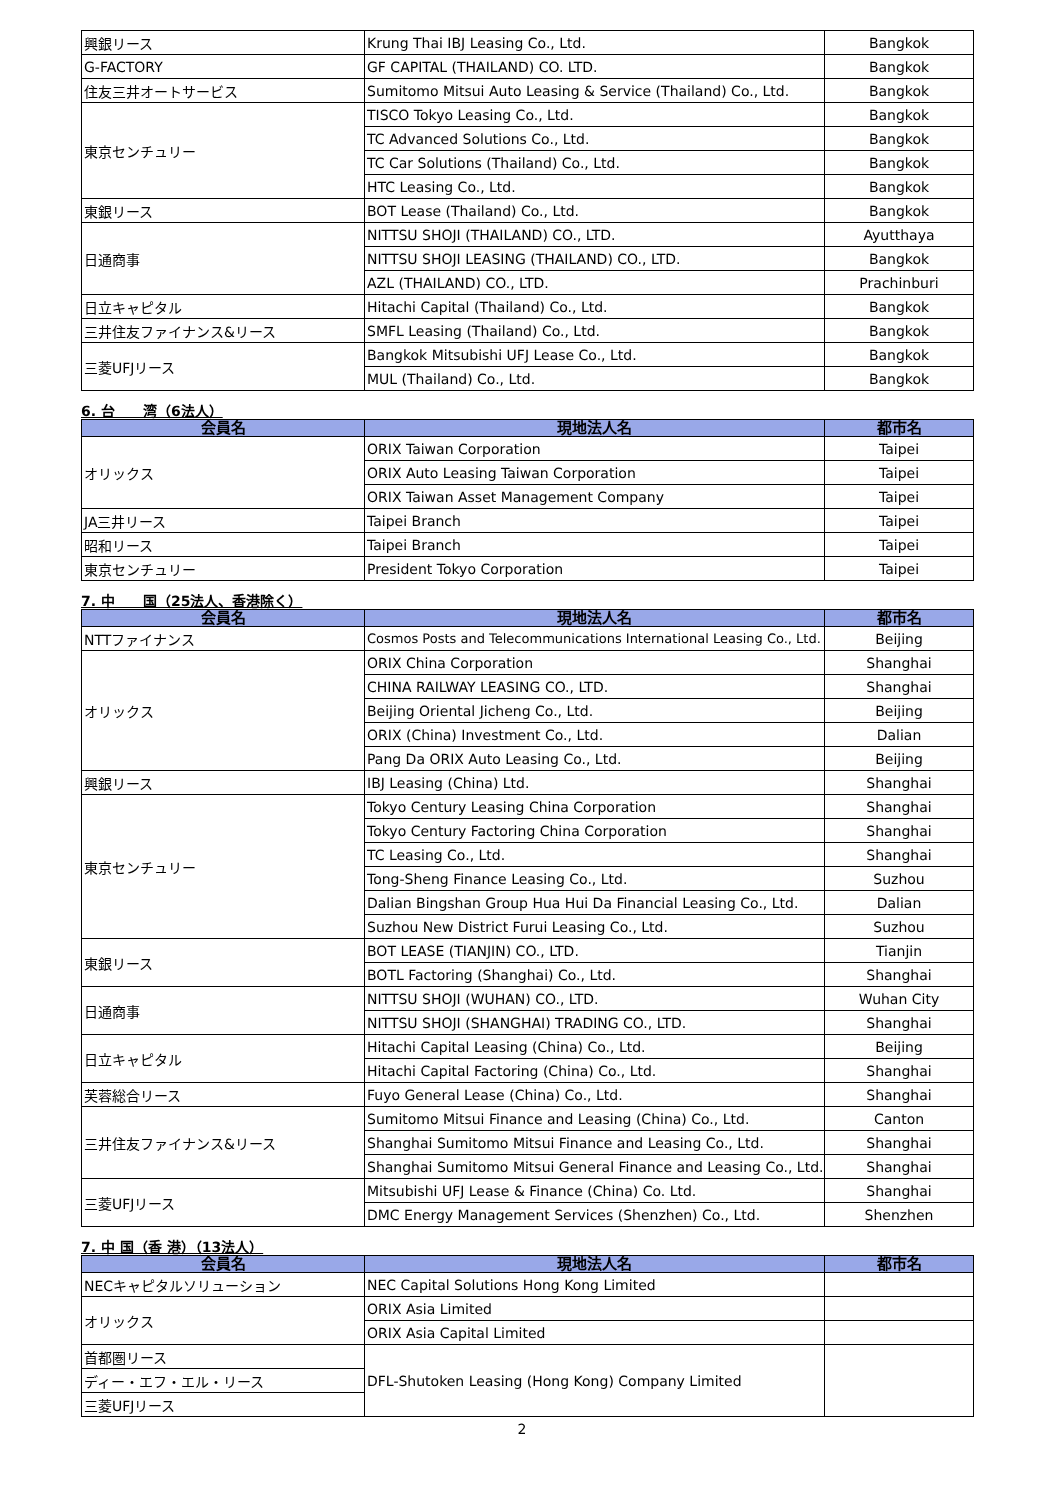| 興銀リース | Krung Thai IBJ Leasing Co., Ltd. | Bangkok |
| G-FACTORY | GF CAPITAL (THAILAND) CO. LTD. | Bangkok |
| 住友三井オートサービス | Sumitomo Mitsui Auto Leasing & Service (Thailand) Co., Ltd. | Bangkok |
| 東京センチュリー | TISCO Tokyo Leasing Co., Ltd. | Bangkok |
| | TC Advanced Solutions Co., Ltd. | Bangkok |
| | TC Car Solutions (Thailand) Co., Ltd. | Bangkok |
| | HTC Leasing Co., Ltd. | Bangkok |
| 東銀リース | BOT Lease (Thailand) Co., Ltd. | Bangkok |
| 日通商事 | NITTSU SHOJI (THAILAND) CO., LTD. | Ayutthaya |
| | NITTSU SHOJI LEASING (THAILAND) CO., LTD. | Bangkok |
| | AZL (THAILAND) CO., LTD. | Prachinburi |
| 日立キャピタル | Hitachi Capital (Thailand) Co., Ltd. | Bangkok |
| 三井住友ファイナンス&リース | SMFL Leasing (Thailand) Co., Ltd. | Bangkok |
| 三菱UFJリース | Bangkok Mitsubishi UFJ Lease Co., Ltd. | Bangkok |
| | MUL (Thailand) Co., Ltd. | Bangkok |
6. 台　　湾（6法人）
| 会員名 | 現地法人名 | 都市名 |
| --- | --- | --- |
| オリックス | ORIX Taiwan Corporation | Taipei |
| | ORIX Auto Leasing Taiwan Corporation | Taipei |
| | ORIX Taiwan Asset Management Company | Taipei |
| JA三井リース | Taipei Branch | Taipei |
| 昭和リース | Taipei Branch | Taipei |
| 東京センチュリー | President Tokyo Corporation | Taipei |
7. 中　　国（25法人、香港除く）
| 会員名 | 現地法人名 | 都市名 |
| --- | --- | --- |
| NTTファイナンス | Cosmos Posts and Telecommunications International Leasing Co., Ltd. | Beijing |
| オリックス | ORIX China Corporation | Shanghai |
| | CHINA RAILWAY LEASING CO., LTD. | Shanghai |
| | Beijing Oriental Jicheng Co., Ltd. | Beijing |
| | ORIX (China) Investment Co., Ltd. | Dalian |
| | Pang Da ORIX Auto Leasing Co., Ltd. | Beijing |
| 興銀リース | IBJ Leasing (China) Ltd. | Shanghai |
| 東京センチュリー | Tokyo Century Leasing China Corporation | Shanghai |
| | Tokyo Century Factoring China Corporation | Shanghai |
| | TC Leasing Co., Ltd. | Shanghai |
| | Tong-Sheng Finance Leasing Co., Ltd. | Suzhou |
| | Dalian Bingshan Group Hua Hui Da Financial Leasing Co., Ltd. | Dalian |
| | Suzhou New District Furui Leasing Co., Ltd. | Suzhou |
| 東銀リース | BOT LEASE (TIANJIN) CO., LTD. | Tianjin |
| | BOTL Factoring (Shanghai) Co., Ltd. | Shanghai |
| 日通商事 | NITTSU SHOJI (WUHAN) CO., LTD. | Wuhan City |
| | NITTSU SHOJI (SHANGHAI) TRADING CO., LTD. | Shanghai |
| 日立キャピタル | Hitachi Capital Leasing (China) Co., Ltd. | Beijing |
| | Hitachi Capital Factoring (China) Co., Ltd. | Shanghai |
| 芙蓉総合リース | Fuyo General Lease (China) Co., Ltd. | Shanghai |
| 三井住友ファイナンス&リース | Sumitomo Mitsui Finance and Leasing (China) Co., Ltd. | Canton |
| | Shanghai Sumitomo Mitsui Finance and Leasing Co., Ltd. | Shanghai |
| | Shanghai Sumitomo Mitsui General Finance and Leasing Co., Ltd. | Shanghai |
| 三菱UFJリース | Mitsubishi UFJ Lease & Finance (China) Co. Ltd. | Shanghai |
| | DMC Energy Management Services (Shenzhen) Co., Ltd. | Shenzhen |
7. 中 国（香 港）（13法人）
| 会員名 | 現地法人名 | 都市名 |
| --- | --- | --- |
| NECキャピタルソリューション | NEC Capital Solutions Hong Kong Limited | |
| オリックス | ORIX Asia Limited | |
| | ORIX Asia Capital Limited | |
| 首都圏リース | DFL-Shutoken Leasing (Hong Kong) Company Limited | |
| ディー・エフ・エル・リース | | |
| 三菱UFJリース | | |
2